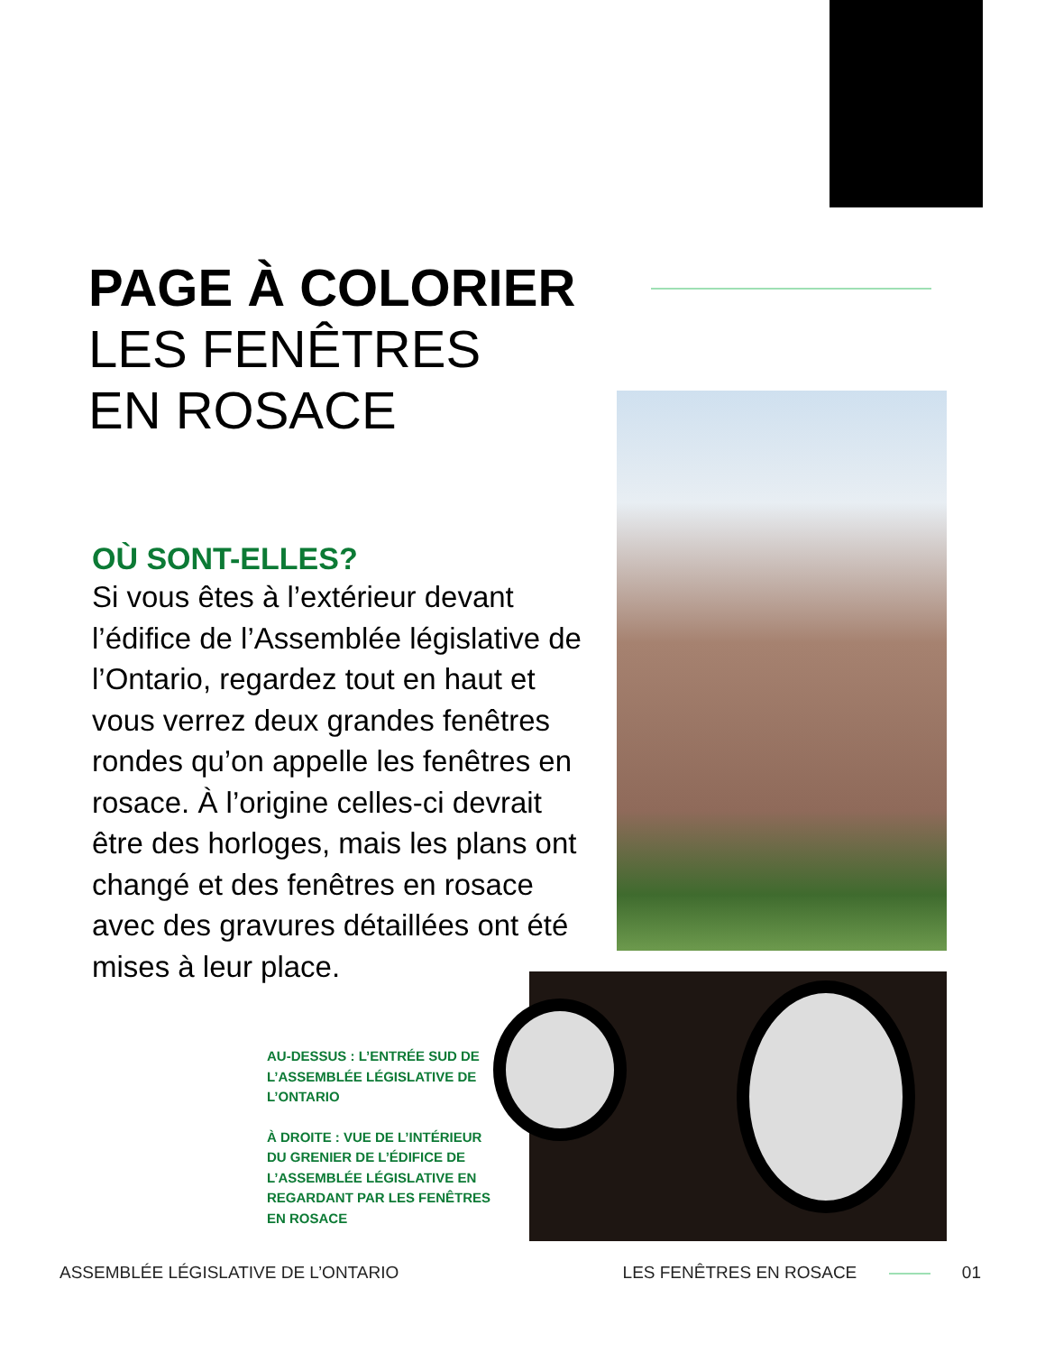PAGE À COLORIER
LES FENÊTRES
EN ROSACE
OÙ SONT-ELLES?
Si vous êtes à l’extérieur devant l’édifice de l’Assemblée législative de l’Ontario, regardez tout en haut et vous verrez deux grandes fenêtres rondes qu’on appelle les fenêtres en rosace. À l’origine celles-ci devrait être des horloges, mais les plans ont changé et des fenêtres en rosace avec des gravures détaillées ont été mises à leur place.
AU-DESSUS : L’ENTRÉE SUD DE L’ASSEMBLÉE LÉGISLATIVE DE L’ONTARIO
À DROITE : VUE DE L’INTÉRIEUR DU GRENIER DE L’ÉDIFICE DE L’ASSEMBLÉE LÉGISLATIVE EN REGARDANT PAR LES FENÊTRES EN ROSACE
ASSEMBLÉE LÉGISLATIVE DE L’ONTARIO
LES FENÊTRES EN ROSACE 01